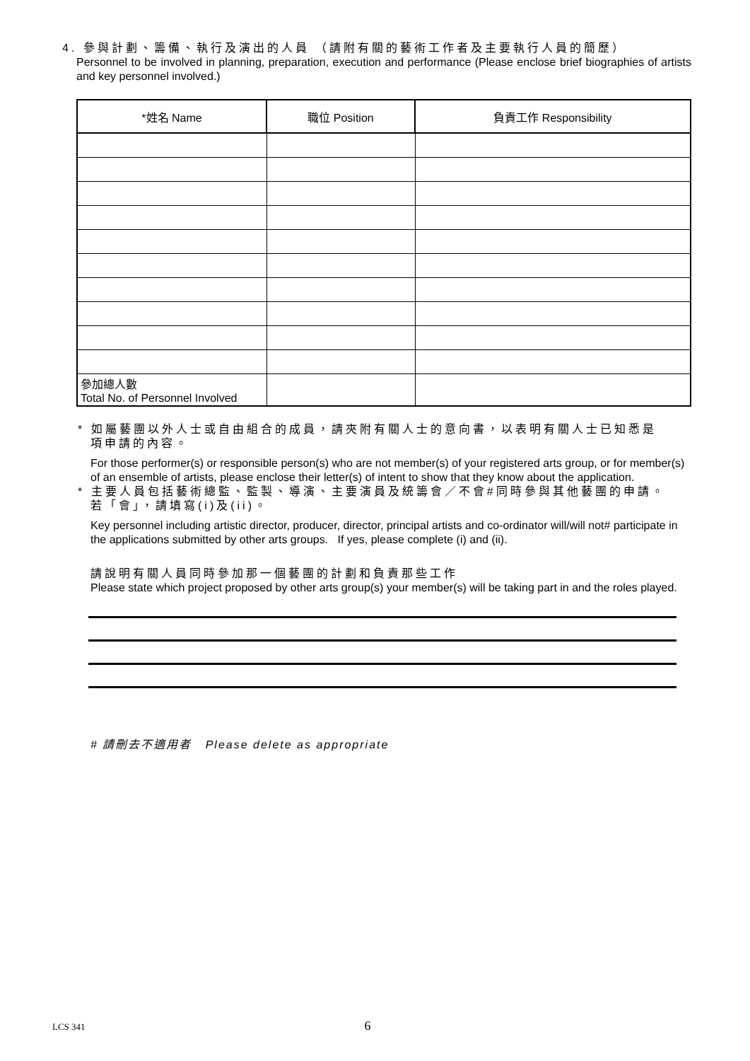4. 參與計劃、籌備、執行及演出的人員 （請附有關的藝術工作者及主要執行人員的簡歷）
Personnel to be involved in planning, preparation, execution and performance (Please enclose brief biographies of artists and key personnel involved.)
| *姓名 Name | 職位 Position | 負責工作 Responsibility |
| --- | --- | --- |
| 參加總人數 Total No. of Personnel Involved | | |
* 如屬藝團以外人士或自由組合的成員，請夾附有關人士的意向書，以表明有關人士已知悉是
項申請的內容。
For those performer(s) or responsible person(s) who are not member(s) of your registered arts group, or for member(s) of an ensemble of artists, please enclose their letter(s) of intent to show that they know about the application.
* 主要人員包括藝術總監、監製、導演、主要演員及統籌會／不會#同時參與其他藝團的申請。
若「會」，請填寫(i)及(ii)。
Key personnel including artistic director, producer, director, principal artists and co-ordinator will/will not# participate in the applications submitted by other arts groups. If yes, please complete (i) and (ii).
請說明有關人員同時參加那一個藝團的計劃和負責那些工作
Please state which project proposed by other arts group(s) your member(s) will be taking part in and the roles played.
# 請刪去不適用者 Please delete as appropriate
LCS 341 6